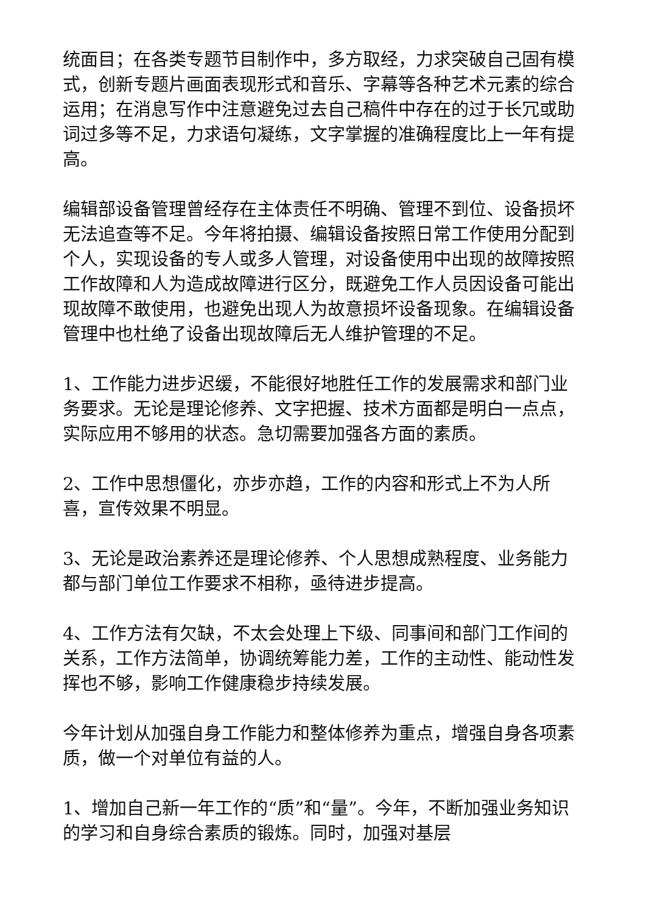统面目；在各类专题节目制作中，多方取经，力求突破自己固有模式，创新专题片画面表现形式和音乐、字幕等各种艺术元素的综合运用；在消息写作中注意避免过去自己稿件中存在的过于长冗或助词过多等不足，力求语句凝练，文字掌握的准确程度比上一年有提高。
编辑部设备管理曾经存在主体责任不明确、管理不到位、设备损坏无法追查等不足。今年将拍摄、编辑设备按照日常工作使用分配到个人，实现设备的专人或多人管理，对设备使用中出现的故障按照工作故障和人为造成故障进行区分，既避免工作人员因设备可能出现故障不敢使用，也避免出现人为故意损坏设备现象。在编辑设备管理中也杜绝了设备出现故障后无人维护管理的不足。
1、工作能力进步迟缓，不能很好地胜任工作的发展需求和部门业务要求。无论是理论修养、文字把握、技术方面都是明白一点点，实际应用不够用的状态。急切需要加强各方面的素质。
2、工作中思想僵化，亦步亦趋，工作的内容和形式上不为人所喜，宣传效果不明显。
3、无论是政治素养还是理论修养、个人思想成熟程度、业务能力都与部门单位工作要求不相称，亟待进步提高。
4、工作方法有欠缺，不太会处理上下级、同事间和部门工作间的关系，工作方法简单，协调统筹能力差，工作的主动性、能动性发挥也不够，影响工作健康稳步持续发展。
今年计划从加强自身工作能力和整体修养为重点，增强自身各项素质，做一个对单位有益的人。
1、增加自己新一年工作的“质”和“量”。今年，不断加强业务知识的学习和自身综合素质的锻炼。同时，加强对基层